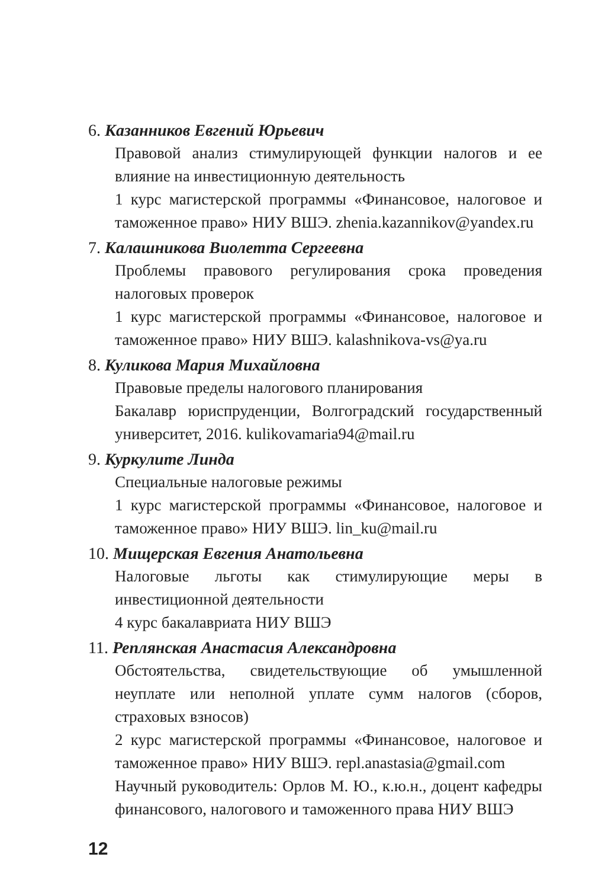6. Казанников Евгений Юрьевич
Правовой анализ стимулирующей функции налогов и ее влияние на инвестиционную деятельность
1 курс магистерской программы «Финансовое, налоговое и таможенное право» НИУ ВШЭ. zhenia.kazannikov@yandex.ru
7. Калашникова Виолетта Сергеевна
Проблемы правового регулирования срока проведения налоговых проверок
1 курс магистерской программы «Финансовое, налоговое и таможенное право» НИУ ВШЭ. kalashnikova-vs@ya.ru
8. Куликова Мария Михайловна
Правовые пределы налогового планирования
Бакалавр юриспруденции, Волгоградский государственный университет, 2016. kulikovamaria94@mail.ru
9. Куркулите Линда
Специальные налоговые режимы
1 курс магистерской программы «Финансовое, налоговое и таможенное право» НИУ ВШЭ. lin_ku@mail.ru
10. Мищерская Евгения Анатольевна
Налоговые льготы как стимулирующие меры в инвестиционной деятельности
4 курс бакалавриата НИУ ВШЭ
11. Реплянская Анастасия Александровна
Обстоятельства, свидетельствующие об умышленной неуплате или неполной уплате сумм налогов (сборов, страховых взносов)
2 курс магистерской программы «Финансовое, налоговое и таможенное право» НИУ ВШЭ. repl.anastasia@gmail.com
Научный руководитель: Орлов М. Ю., к.ю.н., доцент кафедры финансового, налогового и таможенного права НИУ ВШЭ
12